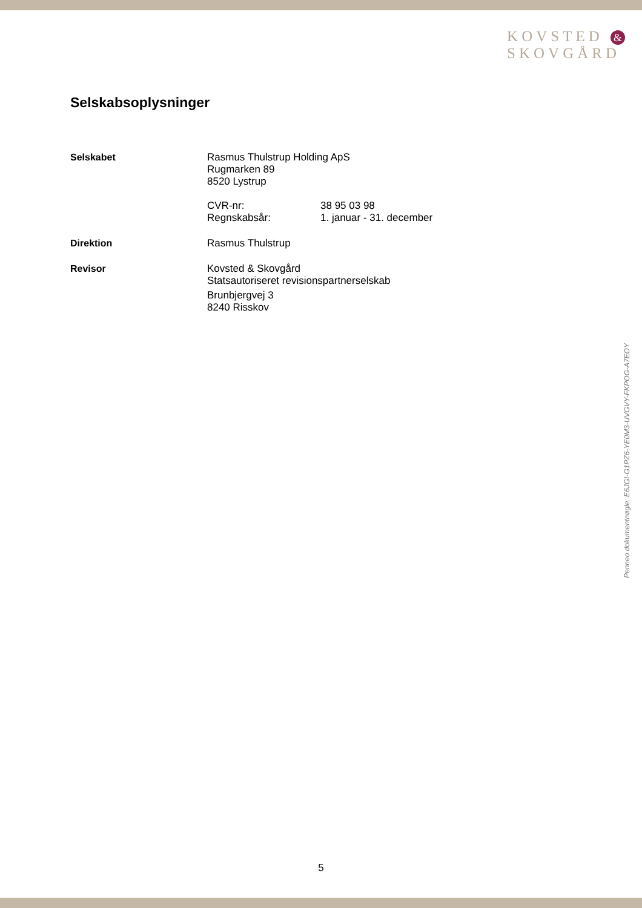KOVSTED &
SKOVGÅRD
Selskabsoplysninger
Selskabet Rasmus Thulstrup Holding ApS
Rugmarken 89
8520 Lystrup
CVR-nr: 38 95 03 98
Regnskabsår: 1. januar - 31. december
Direktion Rasmus Thulstrup
Revisor Kovsted & Skovgård
Statsautoriseret revisionspartnerselskab
Brunbjergvej 3
8240 Risskov
Penneo dokumentnøgle: E6JGI-G1PZ6-YE0M3-UVGVY-FKPOG-A7EOY
5